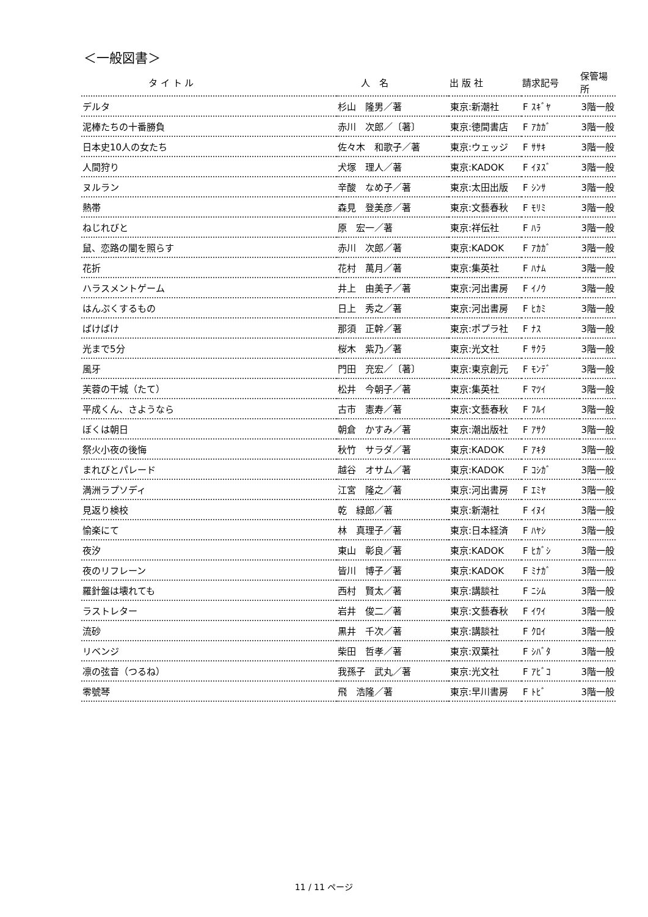＜一般図書＞
| タ イ ト ル | 人 名 | 出 版 社 | 請求記号 | 保管場所 |
| --- | --- | --- | --- | --- |
| デルタ | 杉山 隆男／著 | 東京:新潮社 | F ｽｷﾞﾔ | 3階一般 |
| 泥棒たちの十番勝負 | 赤川 次郎／〔著〕 | 東京:徳間書店 | F ｱｶｶﾞ | 3階一般 |
| 日本史10人の女たち | 佐々木 和歌子／著 | 東京:ウェッジ | F ｻｻｷ | 3階一般 |
| 人間狩り | 犬塚 理人／著 | 東京:KADOK | F ｲﾇｽﾞ | 3階一般 |
| ヌルラン | 辛酸 なめ子／著 | 東京:太田出版 | F ｼﾝｻ | 3階一般 |
| 熱帯 | 森見 登美彦／著 | 東京:文藝春秋 | F ﾓﾘﾐ | 3階一般 |
| ねじれびと | 原 宏一／著 | 東京:祥伝社 | F ﾊﾗ | 3階一般 |
| 鼠、恋路の闇を照らす | 赤川 次郎／著 | 東京:KADOK | F ｱｶｶﾞ | 3階一般 |
| 花折 | 花村 萬月／著 | 東京:集英社 | F ﾊﾅﾑ | 3階一般 |
| ハラスメントゲーム | 井上 由美子／著 | 東京:河出書房 | F ｲﾉｳ | 3階一般 |
| はんぷくするもの | 日上 秀之／著 | 東京:河出書房 | F ﾋｶﾐ | 3階一般 |
| ばけばけ | 那須 正幹／著 | 東京:ポプラ社 | F ﾅｽ | 3階一般 |
| 光まで5分 | 桜木 紫乃／著 | 東京:光文社 | F ｻｸﾗ | 3階一般 |
| 風牙 | 門田 充宏／〔著〕 | 東京:東京創元 | F ﾓﾝﾃﾞ | 3階一般 |
| 芙蓉の干城（たて） | 松井 今朝子／著 | 東京:集英社 | F ﾏﾂｲ | 3階一般 |
| 平成くん、さようなら | 古市 憲寿／著 | 東京:文藝春秋 | F ﾌﾙｲ | 3階一般 |
| ぼくは朝日 | 朝倉 かすみ／著 | 東京:潮出版社 | F ｱｻｸ | 3階一般 |
| 祭火小夜の後悔 | 秋竹 サラダ／著 | 東京:KADOK | F ｱｷﾀ | 3階一般 |
| まれびとパレード | 越谷 オサム／著 | 東京:KADOK | F ｺｼｶﾞ | 3階一般 |
| 満洲ラプソディ | 江宮 隆之／著 | 東京:河出書房 | F ｴﾐﾔ | 3階一般 |
| 見返り検校 | 乾 緑郎／著 | 東京:新潮社 | F ｲﾇｲ | 3階一般 |
| 愉楽にて | 林 真理子／著 | 東京:日本経済 | F ﾊﾔｼ | 3階一般 |
| 夜汐 | 東山 彰良／著 | 東京:KADOK | F ﾋｶﾞｼ | 3階一般 |
| 夜のリフレーン | 皆川 博子／著 | 東京:KADOK | F ﾐﾅｶﾞ | 3階一般 |
| 羅針盤は壊れても | 西村 賢太／著 | 東京:講談社 | F ﾆｼﾑ | 3階一般 |
| ラストレター | 岩井 俊二／著 | 東京:文藝春秋 | F ｲﾜｲ | 3階一般 |
| 流砂 | 黒井 千次／著 | 東京:講談社 | F ｸﾛｲ | 3階一般 |
| リベンジ | 柴田 哲孝／著 | 東京:双葉社 | F ｼﾊﾞﾀ | 3階一般 |
| 凛の弦音（つるね） | 我孫子 武丸／著 | 東京:光文社 | F ｱﾋﾞｺ | 3階一般 |
| 零號琴 | 飛 浩隆／著 | 東京:早川書房 | F ﾄﾋﾞ | 3階一般 |
11 / 11 ページ